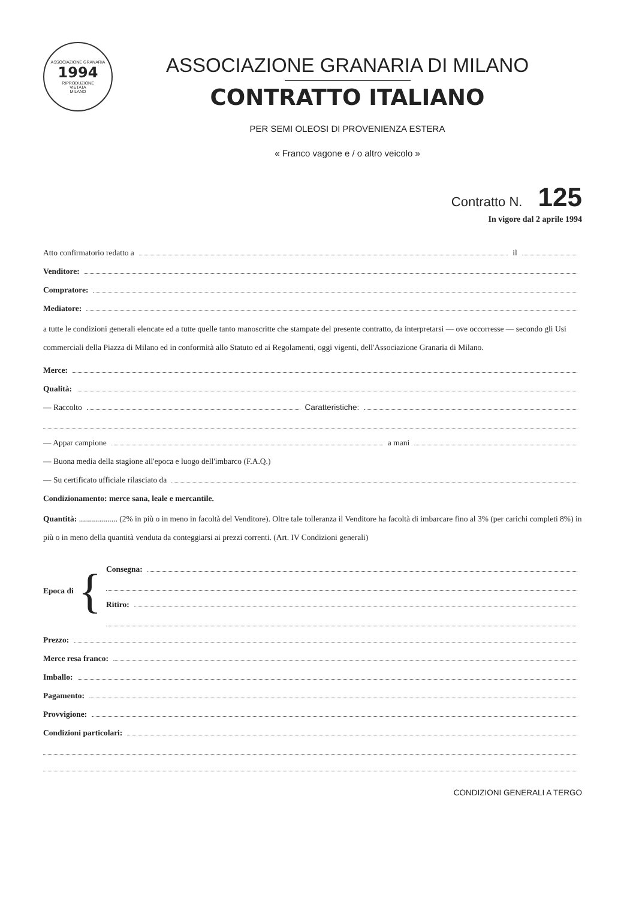ASSOCIAZIONE GRANARIA
1994
RIPRODUZIONE
VIETATA
MILANO
ASSOCIAZIONE GRANARIA DI MILANO
CONTRATTO ITALIANO
PER SEMI OLEOSI DI PROVENIENZA ESTERA
« Franco vagone e / o altro veicolo »
Contratto N. 125
In vigore dal 2 aprile 1994
Atto confirmatorio redatto a il
Venditore:
Compratore:
Mediatore:
a tutte le condizioni generali elencate ed a tutte quelle tanto manoscritte che stampate del presente contratto, da interpretarsi — ove occorresse — secondo gli Usi commerciali della Piazza di Milano ed in conformità allo Statuto ed ai Regolamenti, oggi vigenti, dell'Associazione Granaria di Milano.
Merce:
Qualità:
— Raccolto Caratteristiche:
— Appar campione a mani
— Buona media della stagione all'epoca e luogo dell'imbarco (F.A.Q.)
— Su certificato ufficiale rilasciato da
Condizionamento: merce sana, leale e mercantile.
Quantità: ................... (2% in più o in meno in facoltà del Venditore). Oltre tale tolleranza il Venditore ha facoltà di imbarcare fino al 3% (per carichi completi 8%) in più o in meno della quantità venduta da conteggiarsi ai prezzi correnti. (Art. IV Condizioni generali)
Epoca di {
Consegna:
Ritiro:
Prezzo:
Merce resa franco:
Imballo:
Pagamento:
Provvigione:
Condizioni particolari:
CONDIZIONI GENERALI A TERGO